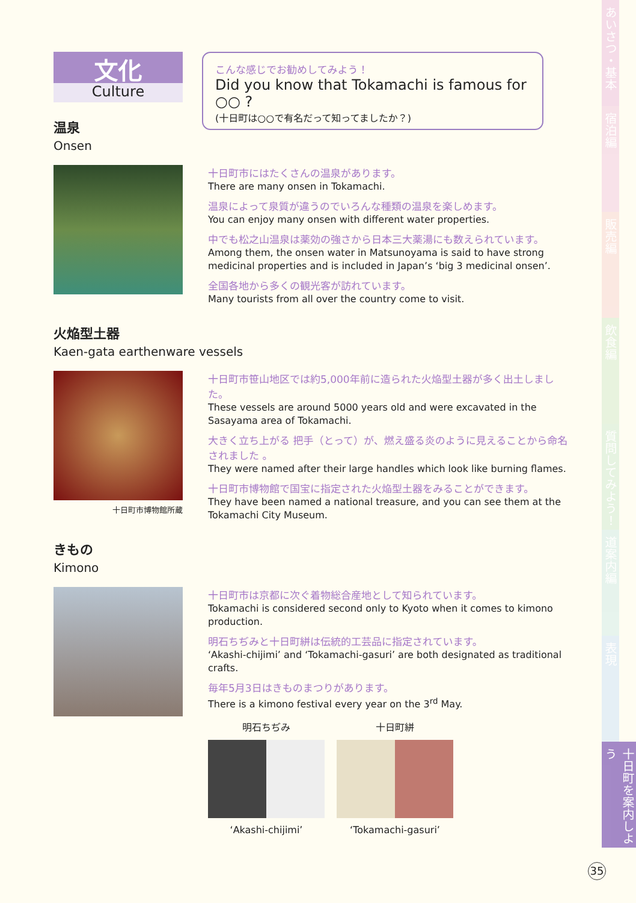あいさつ・基本
宿泊編
販売編
飲食編
質問してみよう！
道案内編
表現
十日町を案内しよう
文化
Culture
温泉
Onsen
こんな感じでお勧めしてみよう！
Did you know that Tokamachi is famous for ○○ ?
(十日町は○○で有名だって知ってましたか？)
十日町市にはたくさんの温泉があります。
There are many onsen in Tokamachi.
温泉によって泉質が違うのでいろんな種類の温泉を楽しめます。
You can enjoy many onsen with different water properties.
中でも松之山温泉は薬効の強さから日本三大薬湯にも数えられています。
Among them, the onsen water in Matsunoyama is said to have strong medicinal properties and is included in Japan’s ‘big 3 medicinal onsen’.
全国各地から多くの観光客が訪れています。
Many tourists from all over the country come to visit.
火焔型土器
Kaen-gata earthenware vessels
十日町市博物館所蔵
十日町市笹山地区では約5,000年前に造られた火焔型土器が多く出土しました。
These vessels are around 5000 years old and were excavated in the Sasayama area of Tokamachi.
大きく立ち上がる 把手（とって）が、燃え盛る炎のように見えることから命名されました 。
They were named after their large handles which look like burning flames.
十日町市博物館で国宝に指定された火焔型土器をみることができます。
They have been named a national treasure, and you can see them at the Tokamachi City Museum.
きもの
Kimono
十日町市は京都に次ぐ着物総合産地として知られています。
Tokamachi is considered second only to Kyoto when it comes to kimono production.
明石ちぢみと十日町絣は伝統的工芸品に指定されています。
‘Akashi-chijimi’ and ‘Tokamachi-gasuri’ are both designated as traditional crafts.
毎年5月3日はきものまつりがあります。
There is a kimono festival every year on the 3<sup>rd</sup> May.
明石ちぢみ
‘Akashi-chijimi’
十日町絣
‘Tokamachi-gasuri’
35